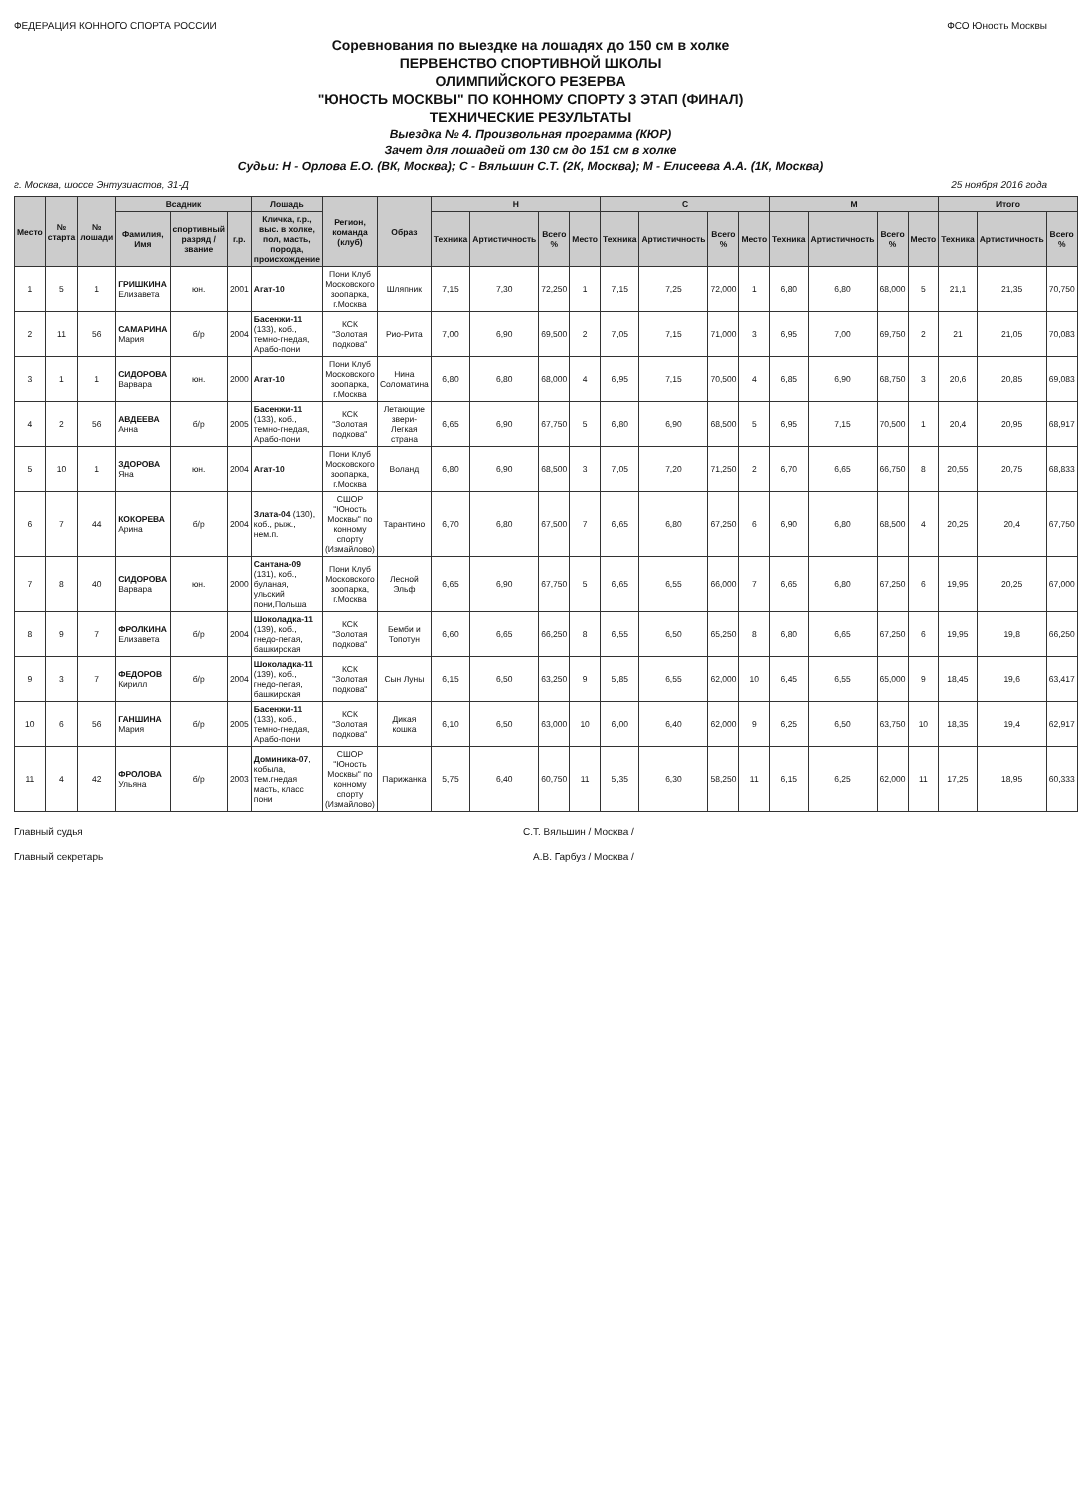ФЕДЕРАЦИЯ КОННОГО СПОРТА РОССИИ ФСО Юность Москвы
Соревнования по выездке на лошадях до 150 см в холке
ПЕРВЕНСТВО СПОРТИВНОЙ ШКОЛЫ
ОЛИМПИЙСКОГО РЕЗЕРВА
"ЮНОСТЬ МОСКВЫ" ПО КОННОМУ СПОРТУ 3 ЭТАП (ФИНАЛ)
ТЕХНИЧЕСКИЕ РЕЗУЛЬТАТЫ
Выездка № 4. Произвольная программа (КЮР)
Зачет для лошадей от 130 см до 151 см в холке
Судьи: Н - Орлова Е.О. (ВК, Москва); С - Вяльшин С.Т. (2К, Москва); М - Елисеева А.А. (1К, Москва)
г. Москва, шоссе Энтузиастов, 31-Д 25 ноября 2016 года
| Место | № старта | № лошади | Всадник | | | Лошадь | Регион, команда (клуб) | Образ | Н | | | | С | | | | М | | | | Итого | | |
| --- | --- | --- | --- | --- | --- | --- | --- | --- | --- | --- | --- | --- | --- | --- | --- | --- | --- | --- | --- | --- | --- | --- | --- |
| | | | Фамилия, Имя | спортивный разряд / звание | г.р. | Кличка, г.р., выс. в холке, пол, масть, порода, происхождение | | | Техника | Артистичность | Всего % | Место | Техника | Артистичность | Всего % | Место | Техника | Артистичность | Всего % | Место | Техника | Артистичность | Всего % |
| 1 | 5 | 1 | ГРИШКИНА Елизавета | юн. | 2001 | Агат-10 | Пони Клуб Московского зоопарка, г.Москва | Шляпник | 7,15 | 7,30 | 72,250 | 1 | 7,15 | 7,25 | 72,000 | 1 | 6,80 | 6,80 | 68,000 | 5 | 21,1 | 21,35 | 70,750 |
| 2 | 11 | 56 | САМАРИНА Мария | б/р | 2004 | Басенжи-11 (133), коб., темно-гнедая, Арабо-пони | КСК "Золотая подкова" | Рио-Рита | 7,00 | 6,90 | 69,500 | 2 | 7,05 | 7,15 | 71,000 | 3 | 6,95 | 7,00 | 69,750 | 2 | 21 | 21,05 | 70,083 |
| 3 | 1 | 1 | СИДОРОВА Варвара | юн. | 2000 | Агат-10 | Пони Клуб Московского зоопарка, г.Москва | Нина Соломатина | 6,80 | 6,80 | 68,000 | 4 | 6,95 | 7,15 | 70,500 | 4 | 6,85 | 6,90 | 68,750 | 3 | 20,6 | 20,85 | 69,083 |
| 4 | 2 | 56 | АВДЕЕВА Анна | б/р | 2005 | Басенжи-11 (133), коб., темно-гнедая, Арабо-пони | КСК "Золотая подкова" | Летающие звери-Легкая страна | 6,65 | 6,90 | 67,750 | 5 | 6,80 | 6,90 | 68,500 | 5 | 6,95 | 7,15 | 70,500 | 1 | 20,4 | 20,95 | 68,917 |
| 5 | 10 | 1 | ЗДОРОВА Яна | юн. | 2004 | Агат-10 | Пони Клуб Московского зоопарка, г.Москва | Воланд | 6,80 | 6,90 | 68,500 | 3 | 7,05 | 7,20 | 71,250 | 2 | 6,70 | 6,65 | 66,750 | 8 | 20,55 | 20,75 | 68,833 |
| 6 | 7 | 44 | КОКОРЕВА Арина | б/р | 2004 | Злата-04 (130), коб., рыж., нем.п. | СШОР "Юность Москвы" по конному спорту (Измайлово) | Тарантино | 6,70 | 6,80 | 67,500 | 7 | 6,65 | 6,80 | 67,250 | 6 | 6,90 | 6,80 | 68,500 | 4 | 20,25 | 20,4 | 67,750 |
| 7 | 8 | 40 | СИДОРОВА Варвара | юн. | 2000 | Сантана-09 (131), коб., буланая, ульский пони,Польша | Пони Клуб Московского зоопарка, г.Москва | Лесной Эльф | 6,65 | 6,90 | 67,750 | 5 | 6,65 | 6,55 | 66,000 | 7 | 6,65 | 6,80 | 67,250 | 6 | 19,95 | 20,25 | 67,000 |
| 8 | 9 | 7 | ФРОЛКИНА Елизавета | б/р | 2004 | Шоколадка-11 (139), коб., гнедо-пегая, башкирская | КСК "Золотая подкова" | Бемби и Топотун | 6,60 | 6,65 | 66,250 | 8 | 6,55 | 6,50 | 65,250 | 8 | 6,80 | 6,65 | 67,250 | 6 | 19,95 | 19,8 | 66,250 |
| 9 | 3 | 7 | ФЕДОРОВ Кирилл | б/р | 2004 | Шоколадка-11 (139), коб., гнедо-пегая, башкирская | КСК "Золотая подкова" | Сын Луны | 6,15 | 6,50 | 63,250 | 9 | 5,85 | 6,55 | 62,000 | 10 | 6,45 | 6,55 | 65,000 | 9 | 18,45 | 19,6 | 63,417 |
| 10 | 6 | 56 | ГАНШИНА Мария | б/р | 2005 | Басенжи-11 (133), коб., темно-гнедая, Арабо-пони | КСК "Золотая подкова" | Дикая кошка | 6,10 | 6,50 | 63,000 | 10 | 6,00 | 6,40 | 62,000 | 9 | 6,25 | 6,50 | 63,750 | 10 | 18,35 | 19,4 | 62,917 |
| 11 | 4 | 42 | ФРОЛОВА Ульяна | б/р | 2003 | Доминика-07 , кобыла, тем.гнедая масть, класс пони | СШОР "Юность Москвы" по конному спорту (Измайлово) | Парижанка | 5,75 | 6,40 | 60,750 | 11 | 5,35 | 6,30 | 58,250 | 11 | 6,15 | 6,25 | 62,000 | 11 | 17,25 | 18,95 | 60,333 |
Главный судья С.Т. Вяльшин / Москва /
Главный секретарь А.В. Гарбуз / Москва /